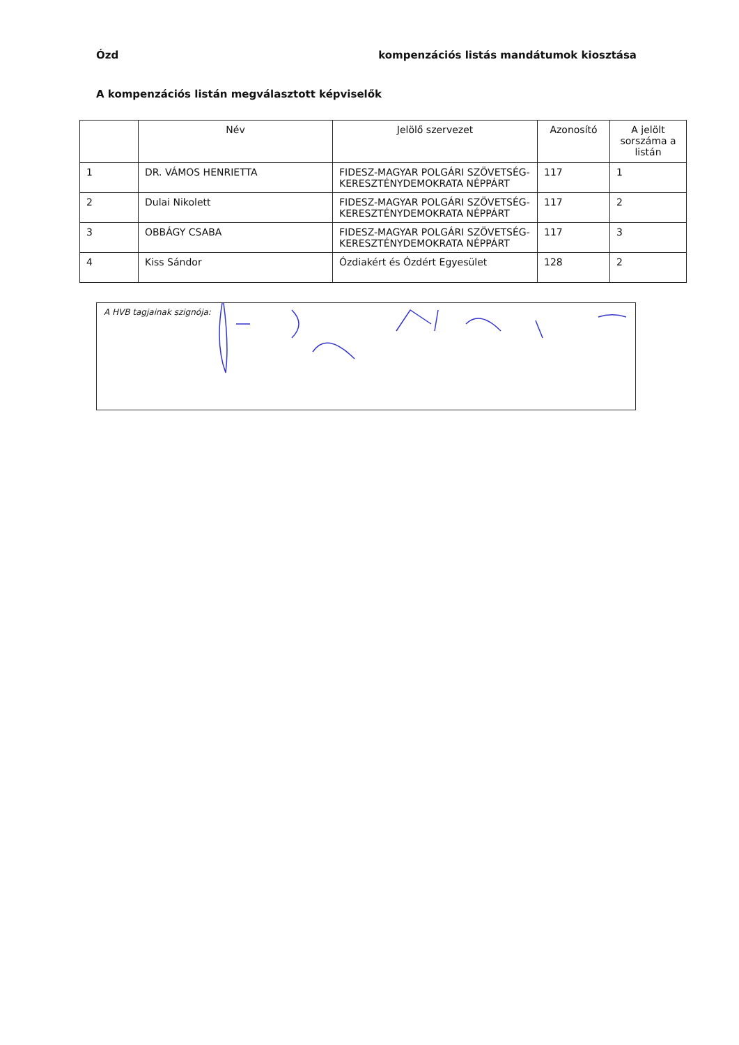Ózd kompenzációs listás mandátumok kiosztása
A kompenzációs listán megválasztott képviselők
| | Név | Jelölő szervezet | Azonosító | A jelölt sorszáma a listán |
| --- | --- | --- | --- | --- |
| 1 | DR. VÁMOS HENRIETTA | FIDESZ-MAGYAR POLGÁRI SZÖVETSÉG-KERESZTÉNYDEMOKRATA NÉPPÁRT | 117 | 1 |
| 2 | Dulai Nikolett | FIDESZ-MAGYAR POLGÁRI SZÖVETSÉG-KERESZTÉNYDEMOKRATA NÉPPÁRT | 117 | 2 |
| 3 | OBBÁGY CSABA | FIDESZ-MAGYAR POLGÁRI SZÖVETSÉG-KERESZTÉNYDEMOKRATA NÉPPÁRT | 117 | 3 |
| 4 | Kiss Sándor | Ózdiakért és Ózdért Egyesület | 128 | 2 |
A HVB tagjainak szignója: